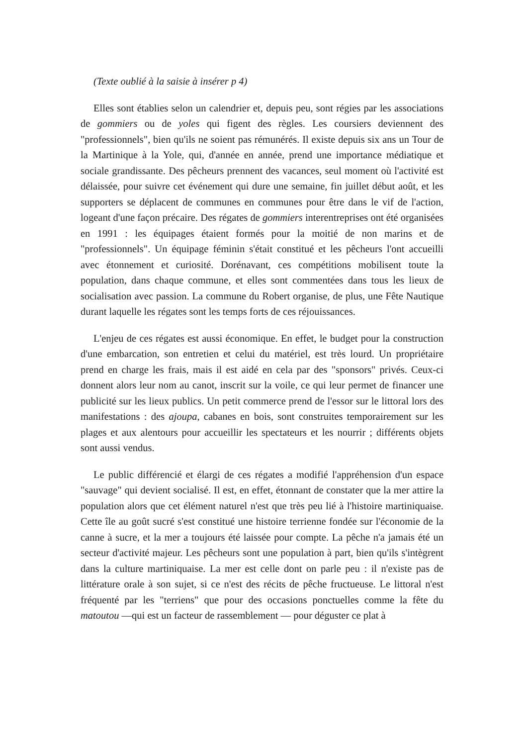(Texte oublié à la saisie à insérer p 4)
Elles sont établies selon un calendrier et, depuis peu, sont régies par les associations de gommiers ou de yoles qui figent des règles. Les coursiers deviennent des "professionnels", bien qu'ils ne soient pas rémunérés. Il existe depuis six ans un Tour de la Martinique à la Yole, qui, d'année en année, prend une importance médiatique et sociale grandissante. Des pêcheurs prennent des vacances, seul moment où l'activité est délaissée, pour suivre cet événement qui dure une semaine, fin juillet début août, et les supporters se déplacent de communes en communes pour être dans le vif de l'action, logeant d'une façon précaire. Des régates de gommiers interentreprises ont été organisées en 1991 : les équipages étaient formés pour la moitié de non marins et de "professionnels". Un équipage féminin s'était constitué et les pêcheurs l'ont accueilli avec étonnement et curiosité. Dorénavant, ces compétitions mobilisent toute la population, dans chaque commune, et elles sont commentées dans tous les lieux de socialisation avec passion. La commune du Robert organise, de plus, une Fête Nautique durant laquelle les régates sont les temps forts de ces réjouissances.
L'enjeu de ces régates est aussi économique. En effet, le budget pour la construction d'une embarcation, son entretien et celui du matériel, est très lourd. Un propriétaire prend en charge les frais, mais il est aidé en cela par des "sponsors" privés. Ceux-ci donnent alors leur nom au canot, inscrit sur la voile, ce qui leur permet de financer une publicité sur les lieux publics. Un petit commerce prend de l'essor sur le littoral lors des manifestations : des ajoupa, cabanes en bois, sont construites temporairement sur les plages et aux alentours pour accueillir les spectateurs et les nourrir ; différents objets sont aussi vendus.
Le public différencié et élargi de ces régates a modifié l'appréhension d'un espace "sauvage" qui devient socialisé. Il est, en effet, étonnant de constater que la mer attire la population alors que cet élément naturel n'est que très peu lié à l'histoire martiniquaise. Cette île au goût sucré s'est constitué une histoire terrienne fondée sur l'économie de la canne à sucre, et la mer a toujours été laissée pour compte. La pêche n'a jamais été un secteur d'activité majeur. Les pêcheurs sont une population à part, bien qu'ils s'intègrent dans la culture martiniquaise. La mer est celle dont on parle peu : il n'existe pas de littérature orale à son sujet, si ce n'est des récits de pêche fructueuse. Le littoral n'est fréquenté par les "terriens" que pour des occasions ponctuelles comme la fête du matoutou —qui est un facteur de rassemblement — pour déguster ce plat à